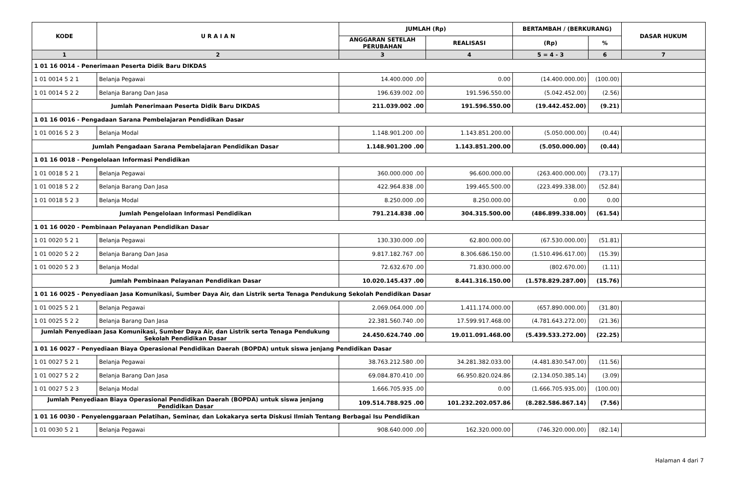| KODE | U R A I A N | JUMLAH (Rp) | | BERTAMBAH / (BERKURANG) | | DASAR HUKUM |
| --- | --- | --- | --- | --- | --- | --- |
| | | ANGGARAN SETELAH PERUBAHAN | REALISASI | (Rp) | % | |
| 1 | 2 | 3 | 4 | 5 = 4 - 3 | 6 | 7 |
| 1 01 16 0014 - Penerimaan Peserta Didik Baru DIKDAS | | | | | | |
| 1 01 0014 5 2 1 | Belanja Pegawai | 14.400.000 .00 | 0.00 | (14.400.000.00) | (100.00) | |
| 1 01 0014 5 2 2 | Belanja Barang Dan Jasa | 196.639.002 .00 | 191.596.550.00 | (5.042.452.00) | (2.56) | |
| Jumlah Penerimaan Peserta Didik Baru DIKDAS | | 211.039.002 .00 | 191.596.550.00 | (19.442.452.00) | (9.21) | |
| 1 01 16 0016 - Pengadaan Sarana Pembelajaran Pendidikan Dasar | | | | | | |
| 1 01 0016 5 2 3 | Belanja Modal | 1.148.901.200 .00 | 1.143.851.200.00 | (5.050.000.00) | (0.44) | |
| Jumlah Pengadaan Sarana Pembelajaran Pendidikan Dasar | | 1.148.901.200 .00 | 1.143.851.200.00 | (5.050.000.00) | (0.44) | |
| 1 01 16 0018 - Pengelolaan Informasi Pendidikan | | | | | | |
| 1 01 0018 5 2 1 | Belanja Pegawai | 360.000.000 .00 | 96.600.000.00 | (263.400.000.00) | (73.17) | |
| 1 01 0018 5 2 2 | Belanja Barang Dan Jasa | 422.964.838 .00 | 199.465.500.00 | (223.499.338.00) | (52.84) | |
| 1 01 0018 5 2 3 | Belanja Modal | 8.250.000 .00 | 8.250.000.00 | 0.00 | 0.00 | |
| Jumlah Pengelolaan Informasi Pendidikan | | 791.214.838 .00 | 304.315.500.00 | (486.899.338.00) | (61.54) | |
| 1 01 16 0020 - Pembinaan Pelayanan Pendidikan Dasar | | | | | | |
| 1 01 0020 5 2 1 | Belanja Pegawai | 130.330.000 .00 | 62.800.000.00 | (67.530.000.00) | (51.81) | |
| 1 01 0020 5 2 2 | Belanja Barang Dan Jasa | 9.817.182.767 .00 | 8.306.686.150.00 | (1.510.496.617.00) | (15.39) | |
| 1 01 0020 5 2 3 | Belanja Modal | 72.632.670 .00 | 71.830.000.00 | (802.670.00) | (1.11) | |
| Jumlah Pembinaan Pelayanan Pendidikan Dasar | | 10.020.145.437 .00 | 8.441.316.150.00 | (1.578.829.287.00) | (15.76) | |
| 1 01 16 0025 - Penyediaan Jasa Komunikasi, Sumber Daya Air, dan Listrik serta Tenaga Pendukung Sekolah Pendidikan Dasar | | | | | | |
| 1 01 0025 5 2 1 | Belanja Pegawai | 2.069.064.000 .00 | 1.411.174.000.00 | (657.890.000.00) | (31.80) | |
| 1 01 0025 5 2 2 | Belanja Barang Dan Jasa | 22.381.560.740 .00 | 17.599.917.468.00 | (4.781.643.272.00) | (21.36) | |
| Jumlah Penyediaan Jasa Komunikasi, Sumber Daya Air, dan Listrik serta Tenaga Pendukung Sekolah Pendidikan Dasar | | 24.450.624.740 .00 | 19.011.091.468.00 | (5.439.533.272.00) | (22.25) | |
| 1 01 16 0027 - Penyediaan Biaya Operasional Pendidikan Daerah (BOPDA) untuk siswa jenjang Pendidikan Dasar | | | | | | |
| 1 01 0027 5 2 1 | Belanja Pegawai | 38.763.212.580 .00 | 34.281.382.033.00 | (4.481.830.547.00) | (11.56) | |
| 1 01 0027 5 2 2 | Belanja Barang Dan Jasa | 69.084.870.410 .00 | 66.950.820.024.86 | (2.134.050.385.14) | (3.09) | |
| 1 01 0027 5 2 3 | Belanja Modal | 1.666.705.935 .00 | 0.00 | (1.666.705.935.00) | (100.00) | |
| Jumlah Penyediaan Biaya Operasional Pendidikan Daerah (BOPDA) untuk siswa jenjang Pendidikan Dasar | | 109.514.788.925 .00 | 101.232.202.057.86 | (8.282.586.867.14) | (7.56) | |
| 1 01 16 0030 - Penyelenggaraan Pelatihan, Seminar, dan Lokakarya serta Diskusi Ilmiah Tentang Berbagai Isu Pendidikan | | | | | | |
| 1 01 0030 5 2 1 | Belanja Pegawai | 908.640.000 .00 | 162.320.000.00 | (746.320.000.00) | (82.14) | |
Halaman 4 dari 7